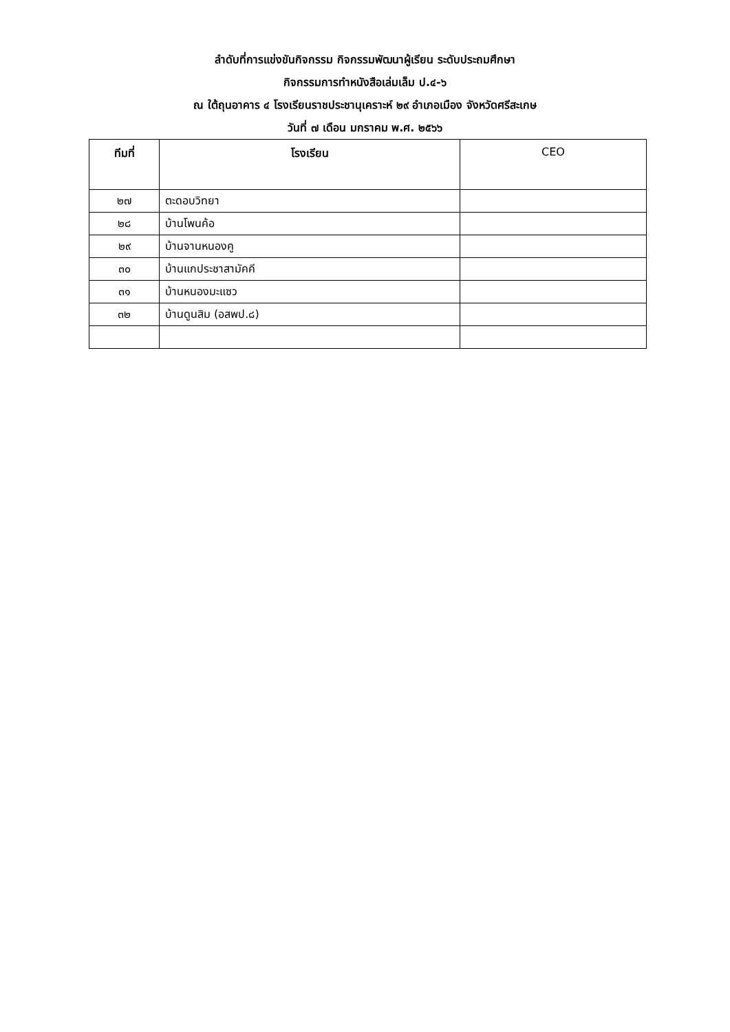ลำดับที่การแข่งขันกิจกรรม กิจกรรมพัฒนาผู้เรียน ระดับประถมศึกษา
กิจกรรมการทำหนังสือเล่มเล็ม ป.๔-๖
ณ ใต้ถุนอาคาร ๔ โรงเรียนราชประชานุเคราะห์ ๒๙ อำเภอเมือง จังหวัดศรีสะเกษ
วันที่ ๗ เดือน มกราคม พ.ศ. ๒๕๖๖
| ทีมที่ | โรงเรียน | CEO |
| --- | --- | --- |
| ๒๗ | ตะดอบวิทยา | |
| ๒๘ | บ้านโพนค้อ | |
| ๒๙ | บ้านจานหนองคู | |
| ๓๐ | บ้านแกประชาสามัคคี | |
| ๓๑ | บ้านหนองมะแซว | |
| ๓๒ | บ้านดูนสิม (อสพป.๘) | |